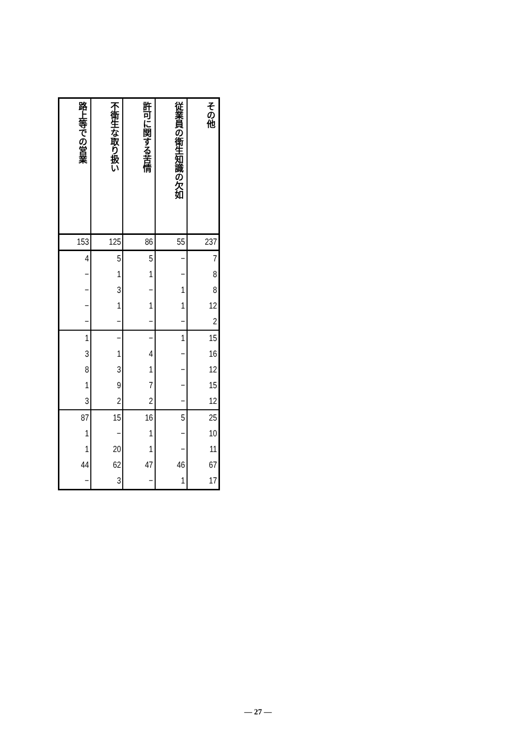| 路上等での営業 | 不衛生な取り扱い | 許可に関する苦情 | 従業員の衛生知識の欠如 | その他 |
| --- | --- | --- | --- | --- |
| 153 | 125 | 86 | 55 | 237 |
| 4 | 5 | 5 | − | 7 |
| − | 1 | 1 | − | 8 |
| − | 3 | − | 1 | 8 |
| − | 1 | 1 | 1 | 12 |
| − | − | − | − | 2 |
| 1 | − | − | 1 | 15 |
| 3 | 1 | 4 | − | 16 |
| 8 | 3 | 1 | − | 12 |
| 1 | 9 | 7 | − | 15 |
| 3 | 2 | 2 | − | 12 |
| 87 | 15 | 16 | 5 | 25 |
| 1 | − | 1 | − | 10 |
| 1 | 20 | 1 | − | 11 |
| 44 | 62 | 47 | 46 | 67 |
| − | 3 | − | 1 | 17 |
— 27 —